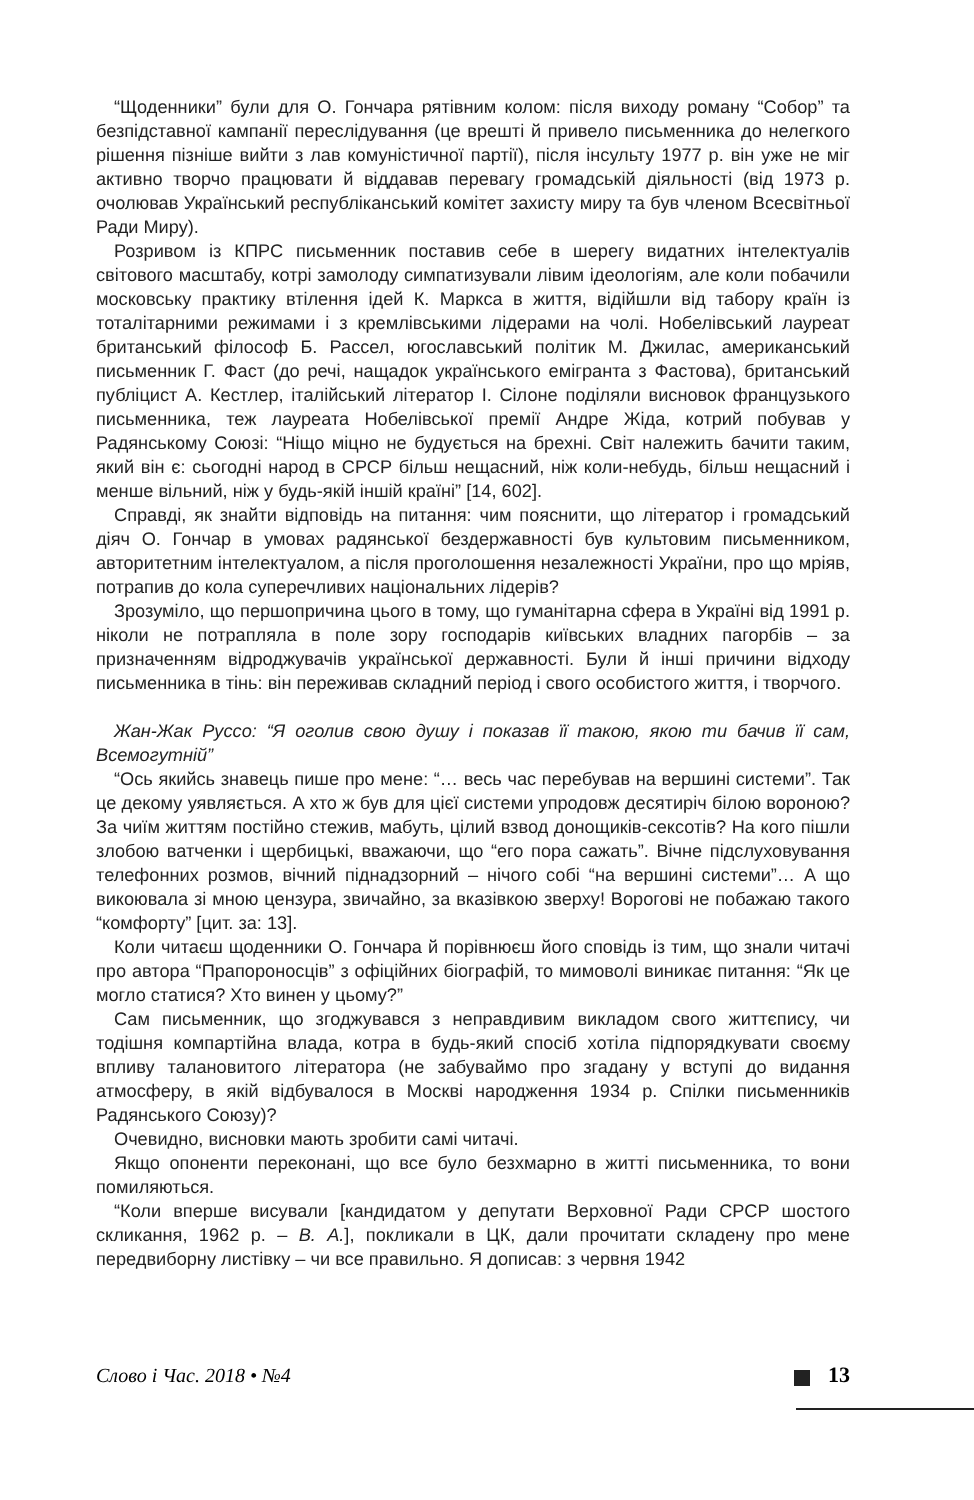“Щоденники” були для О. Гончара рятівним колом: після виходу роману “Собор” та безпідставної кампанії переслідування (це врешті й привело письменника до нелегкого рішення пізніше вийти з лав комуністичної партії), після інсульту 1977 р. він уже не міг активно творчо працювати й віддавав перевагу громадській діяльності (від 1973 р. очолював Український республіканський комітет захисту миру та був членом Всесвітньої Ради Миру).
Розривом із КПРС письменник поставив себе в шерегу видатних інтелектуалів світового масштабу, котрі замолоду симпатизували лівим ідеологіям, але коли побачили московську практику втілення ідей К. Маркса в життя, відійшли від табору країн із тоталітарними режимами і з кремлівськими лідерами на чолі. Нобелівський лауреат британський філософ Б. Рассел, югославський політик М. Джилас, американський письменник Г. Фаст (до речі, нащадок українського емігранта з Фастова), британський публіцист А. Кестлер, італійський літератор І. Сілоне поділяли висновок французького письменника, теж лауреата Нобелівської премії Андре Жіда, котрий побував у Радянському Союзі: “Ніщо міцно не будується на брехні. Світ належить бачити таким, який він є: сьогодні народ в СРСР більш нещасний, ніж коли-небудь, більш нещасний і менше вільний, ніж у будь-якій іншій країні” [14, 602].
Справді, як знайти відповідь на питання: чим пояснити, що літератор і громадський діяч О. Гончар в умовах радянської бездержавності був культовим письменником, авторитетним інтелектуалом, а після проголошення незалежності України, про що мріяв, потрапив до кола суперечливих національних лідерів?
Зрозуміло, що першопричина цього в тому, що гуманітарна сфера в Україні від 1991 р. ніколи не потрапляла в поле зору господарів київських владних пагорбів – за призначенням відроджувачів української державності. Були й інші причини відходу письменника в тінь: він переживав складний період і свого особистого життя, і творчого.
Жан-Жак Руссо: “Я оголив свою душу і показав її такою, якою ти бачив її сам, Всемогутній”
“Ось якийсь знавець пише про мене: “… весь час перебував на вершині системи”. Так це декому уявляється. А хто ж був для цієї системи упродовж десятиріч білою вороною? За чиїм життям постійно стежив, мабуть, цілий взвод донощиків-сексотів? На кого пішли злобою ватченки і щербицькі, вважаючи, що “его пора сажать”. Вічне підслуховування телефонних розмов, вічний піднадзорний – нічого собі “на вершині системи”… А що викоювала зі мною цензура, звичайно, за вказівкою зверху! Ворогові не побажаю такого “комфорту” [цит. за: 13].
Коли читаєш щоденники О. Гончара й порівнюєш його сповідь із тим, що знали читачі про автора “Прапороносців” з офіційних біографій, то мимоволі виникає питання: “Як це могло статися? Хто винен у цьому?”
Сам письменник, що згоджувався з неправдивим викладом свого життєпису, чи тодішня компартійна влада, котра в будь-який спосіб хотіла підпорядкувати своєму впливу талановитого літератора (не забуваймо про згадану у вступі до видання атмосферу, в якій відбувалося в Москві народження 1934 р. Спілки письменників Радянського Союзу)?
Очевидно, висновки мають зробити самі читачі.
Якщо опоненти переконані, що все було безхмарно в житті письменника, то вони помиляються.
“Коли вперше висували [кандидатом у депутати Верховної Ради СРСР шостого скликання, 1962 р. – В. А.], покликали в ЦК, дали прочитати складену про мене передвиборну листівку – чи все правильно. Я дописав: з червня 1942
Слово і Час. 2018 • №4 13